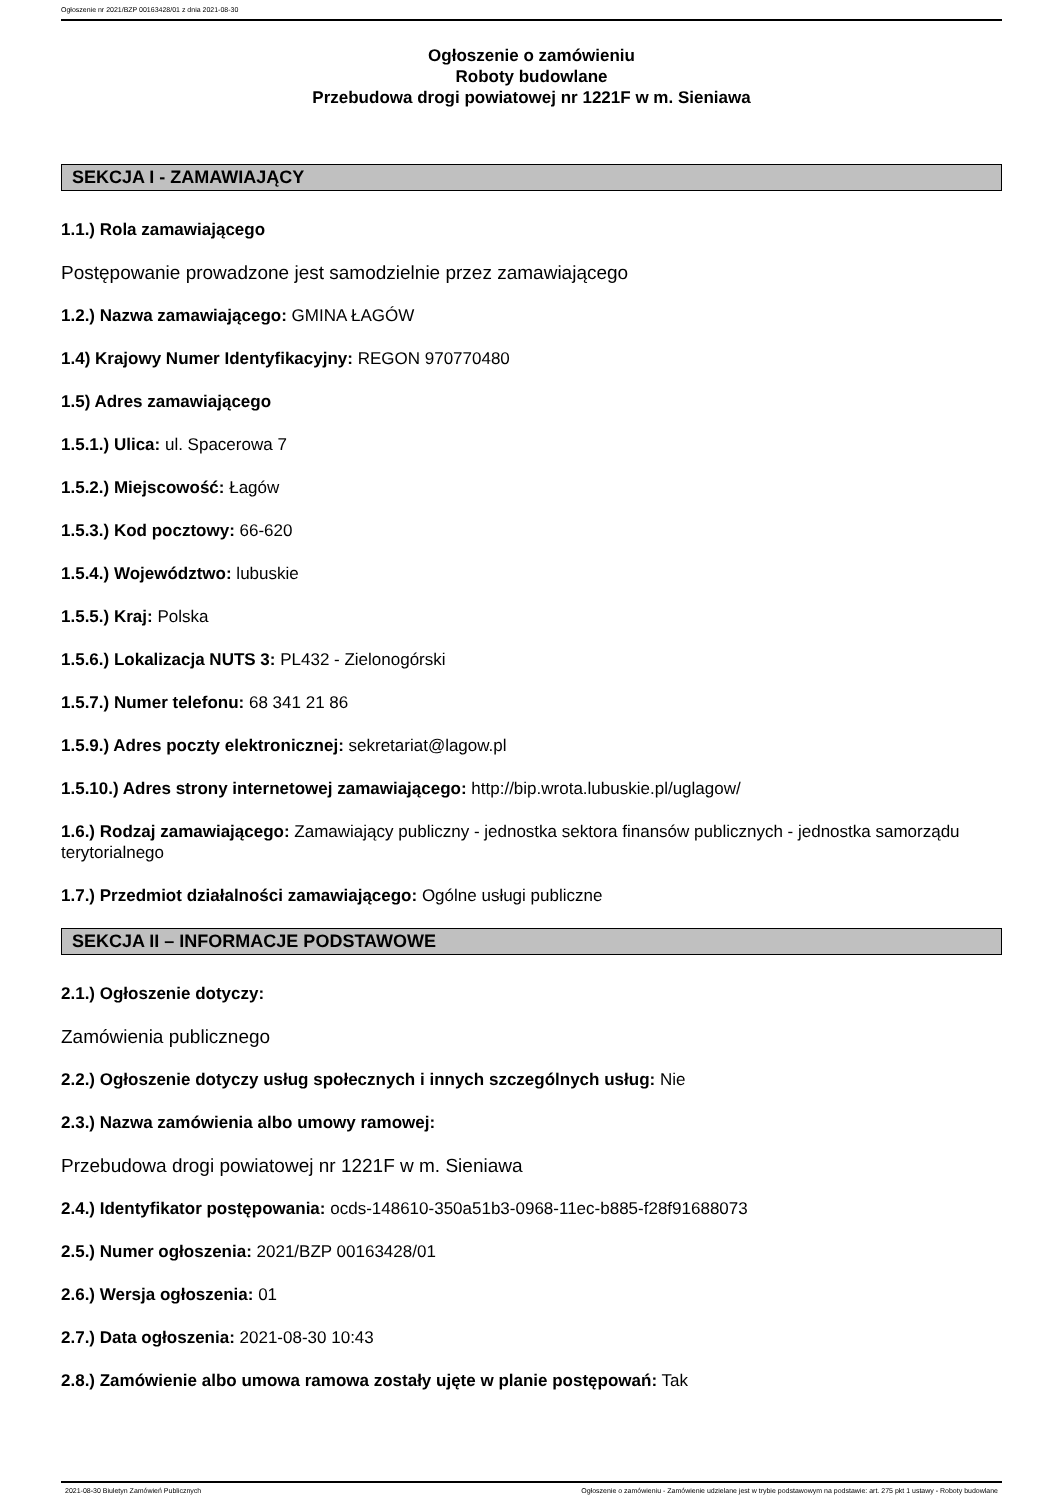Ogłoszenie nr 2021/BZP 00163428/01 z dnia 2021-08-30
Ogłoszenie o zamówieniu
Roboty budowlane
Przebudowa drogi powiatowej nr 1221F w m. Sieniawa
SEKCJA I - ZAMAWIAJĄCY
1.1.) Rola zamawiającego
Postępowanie prowadzone jest samodzielnie przez zamawiającego
1.2.) Nazwa zamawiającego: GMINA ŁAGÓW
1.4) Krajowy Numer Identyfikacyjny: REGON 970770480
1.5) Adres zamawiającego
1.5.1.) Ulica: ul. Spacerowa 7
1.5.2.) Miejscowość: Łagów
1.5.3.) Kod pocztowy: 66-620
1.5.4.) Województwo: lubuskie
1.5.5.) Kraj: Polska
1.5.6.) Lokalizacja NUTS 3: PL432 - Zielonogórski
1.5.7.) Numer telefonu: 68 341 21 86
1.5.9.) Adres poczty elektronicznej: sekretariat@lagow.pl
1.5.10.) Adres strony internetowej zamawiającego: http://bip.wrota.lubuskie.pl/uglagow/
1.6.) Rodzaj zamawiającego: Zamawiający publiczny - jednostka sektora finansów publicznych - jednostka samorządu terytorialnego
1.7.) Przedmiot działalności zamawiającego: Ogólne usługi publiczne
SEKCJA II – INFORMACJE PODSTAWOWE
2.1.) Ogłoszenie dotyczy:
Zamówienia publicznego
2.2.) Ogłoszenie dotyczy usług społecznych i innych szczególnych usług: Nie
2.3.) Nazwa zamówienia albo umowy ramowej:
Przebudowa drogi powiatowej nr 1221F w m. Sieniawa
2.4.) Identyfikator postępowania: ocds-148610-350a51b3-0968-11ec-b885-f28f91688073
2.5.) Numer ogłoszenia: 2021/BZP 00163428/01
2.6.) Wersja ogłoszenia: 01
2.7.) Data ogłoszenia: 2021-08-30 10:43
2.8.) Zamówienie albo umowa ramowa zostały ujęte w planie postępowań: Tak
2021-08-30 Biuletyn Zamówień Publicznych Ogłoszenie o zamówieniu - Zamówienie udzielane jest w trybie podstawowym na podstawie: art. 275 pkt 1 ustawy - Roboty budowlane